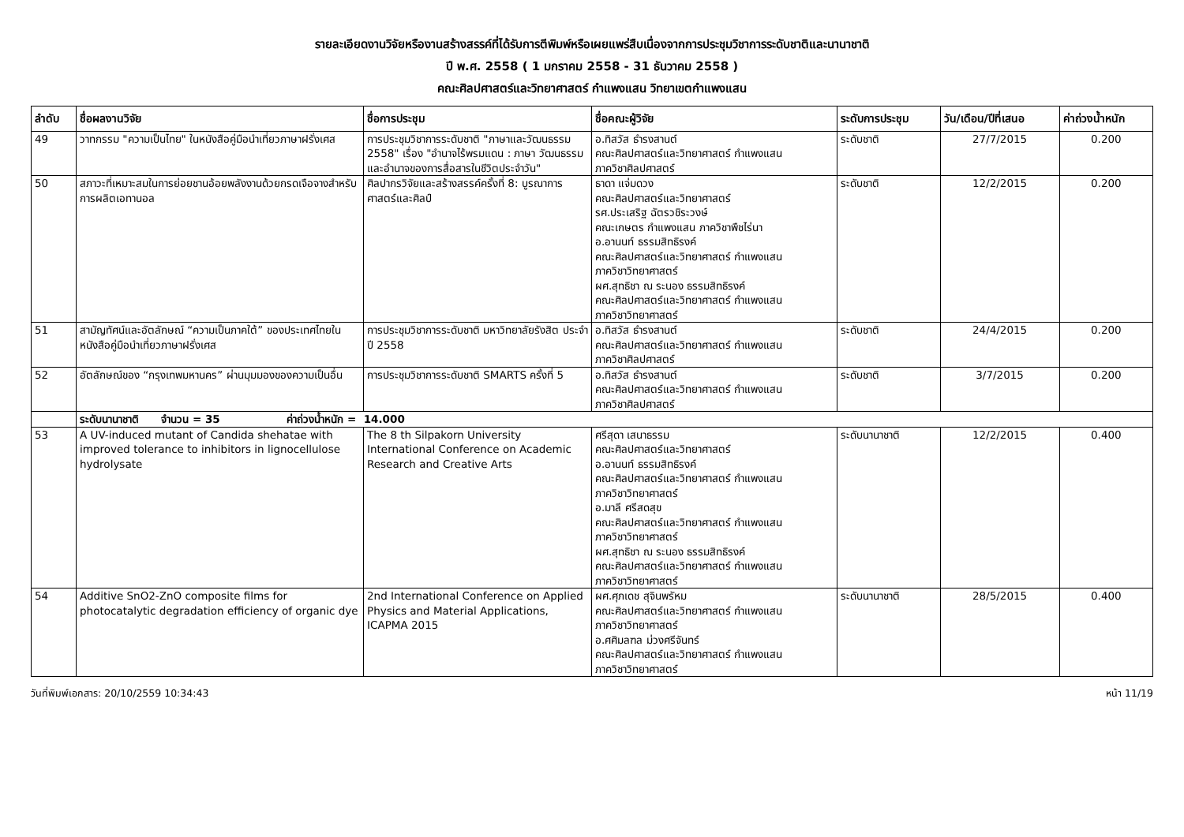รายละเอียดงานวิจัยหรืองานสร้างสรรค์ที่ได้รับการตีพิมพ์หรือเผยแพร่สืบเนื่องจากการประชุมวิชาการระดับชาติและนานาชาติ
ปี พ.ศ. 2558 ( 1 มกราคม 2558 - 31 ธันวาคม 2558 )
คณะศิลปศาสตร์และวิทยาศาสตร์ กำแพงแสน วิทยาเขตกำแพงแสน
| ลำดับ | ชื่อผลงานวิจัย | ชื่อการประชุม | ชื่อคณะผู้วิจัย | ระดับการประชุม | วัน/เดือน/ปีที่เสนอ | ค่าถ่วงน้ำหนัก |
| --- | --- | --- | --- | --- | --- | --- |
| 49 | วาทกรรม "ความเป็นไทย" ในหนังสือคู่มือนำเที่ยวภาษาฝรั่งเศส | การประชุมวิชาการระดับชาติ "ภาษาและวัฒนธรรม 2558" เรื่อง "อำนาจไร้พรมแดน : ภาษา วัฒนธรรม และอำนาจของการสื่อสารในชีวิตประจำวัน" | อ.ทิสวัส ธำรงสานต์ คณะศิลปศาสตร์และวิทยาศาสตร์ กำแพงแสน ภาควิชาศิลปศาสตร์ | ระดับชาติ | 27/7/2015 | 0.200 |
| 50 | สภาวะที่เหมาะสมในการย่อยชานอ้อยพลังงานด้วยกรดเจือจางสำหรับการผลิตเอทานอล | ศิลปากรวิจัยและสร้างสรรค์ครั้งที่ 8: บูรณาการศาสตร์และศิลป์ | ธาดา แจ่มดวง คณะศิลปศาสตร์และวิทยาศาสตร์ รศ.ประเสริฐ ฉัตรวชิระวงษ์ คณะเกษตร กำแพงแสน ภาควิชาพืชไร่นา อ.อานนท์ ธรรมสิทธิรงค์ คณะศิลปศาสตร์และวิทยาศาสตร์ กำแพงแสน ภาควิชาวิทยาศาสตร์ ผศ.สุทธิชา ณ ระนอง ธรรมสิทธิรงค์ คณะศิลปศาสตร์และวิทยาศาสตร์ กำแพงแสน ภาควิชาวิทยาศาสตร์ | ระดับชาติ | 12/2/2015 | 0.200 |
| 51 | สามัญทัศน์และอัตลักษณ์ “ความเป็นภาคใต้” ของประเทศไทยในหนังสือคู่มือนำเที่ยวภาษาฝรั่งเศส | การประชุมวิชาการระดับชาติ มหาวิทยาลัยรังสิต ประจำปี 2558 | อ.ทิสวัส ธำรงสานต์ คณะศิลปศาสตร์และวิทยาศาสตร์ กำแพงแสน ภาควิชาศิลปศาสตร์ | ระดับชาติ | 24/4/2015 | 0.200 |
| 52 | อัตลักษณ์ของ “กรุงเทพมหานคร” ผ่านมุมมองของความเป็นอื่น | การประชุมวิชาการระดับชาติ SMARTS ครั้งที่ 5 | อ.ทิสวัส ธำรงสานต์ คณะศิลปศาสตร์และวิทยาศาสตร์ กำแพงแสน ภาควิชาศิลปศาสตร์ | ระดับชาติ | 3/7/2015 | 0.200 |
| | ระดับนานาชาติ จำนวน = 35 ค่าถ่วงน้ำหนัก = 14.000 | | | | | |
| 53 | A UV-induced mutant of Candida shehatae with improved tolerance to inhibitors in lignocellulose hydrolysate | The 8 th Silpakorn University International Conference on Academic Research and Creative Arts | ศรีสุดา เสนาธรรม คณะศิลปศาสตร์และวิทยาศาสตร์ อ.อานนท์ ธรรมสิทธิรงค์ คณะศิลปศาสตร์และวิทยาศาสตร์ กำแพงแสน ภาควิชาวิทยาศาสตร์ อ.มาลี ศรีสดสุข คณะศิลปศาสตร์และวิทยาศาสตร์ กำแพงแสน ภาควิชาวิทยาศาสตร์ ผศ.สุทธิชา ณ ระนอง ธรรมสิทธิรงค์ คณะศิลปศาสตร์และวิทยาศาสตร์ กำแพงแสน ภาควิชาวิทยาศาสตร์ | ระดับนานาชาติ | 12/2/2015 | 0.400 |
| 54 | Additive SnO2-ZnO composite films for photocatalytic degradation efficiency of organic dye | 2nd International Conference on Applied Physics and Material Applications, ICAPMA 2015 | ผศ.ศุภเดช สุจินพรัหม คณะศิลปศาสตร์และวิทยาศาสตร์ กำแพงแสน ภาควิชาวิทยาศาสตร์ อ.ศศิมลฑล ม่วงศรีจันทร์ คณะศิลปศาสตร์และวิทยาศาสตร์ กำแพงแสน ภาควิชาวิทยาศาสตร์ | ระดับนานาชาติ | 28/5/2015 | 0.400 |
วันที่พิมพ์เอกสาร: 20/10/2559 10:34:43 หน้า 11/19